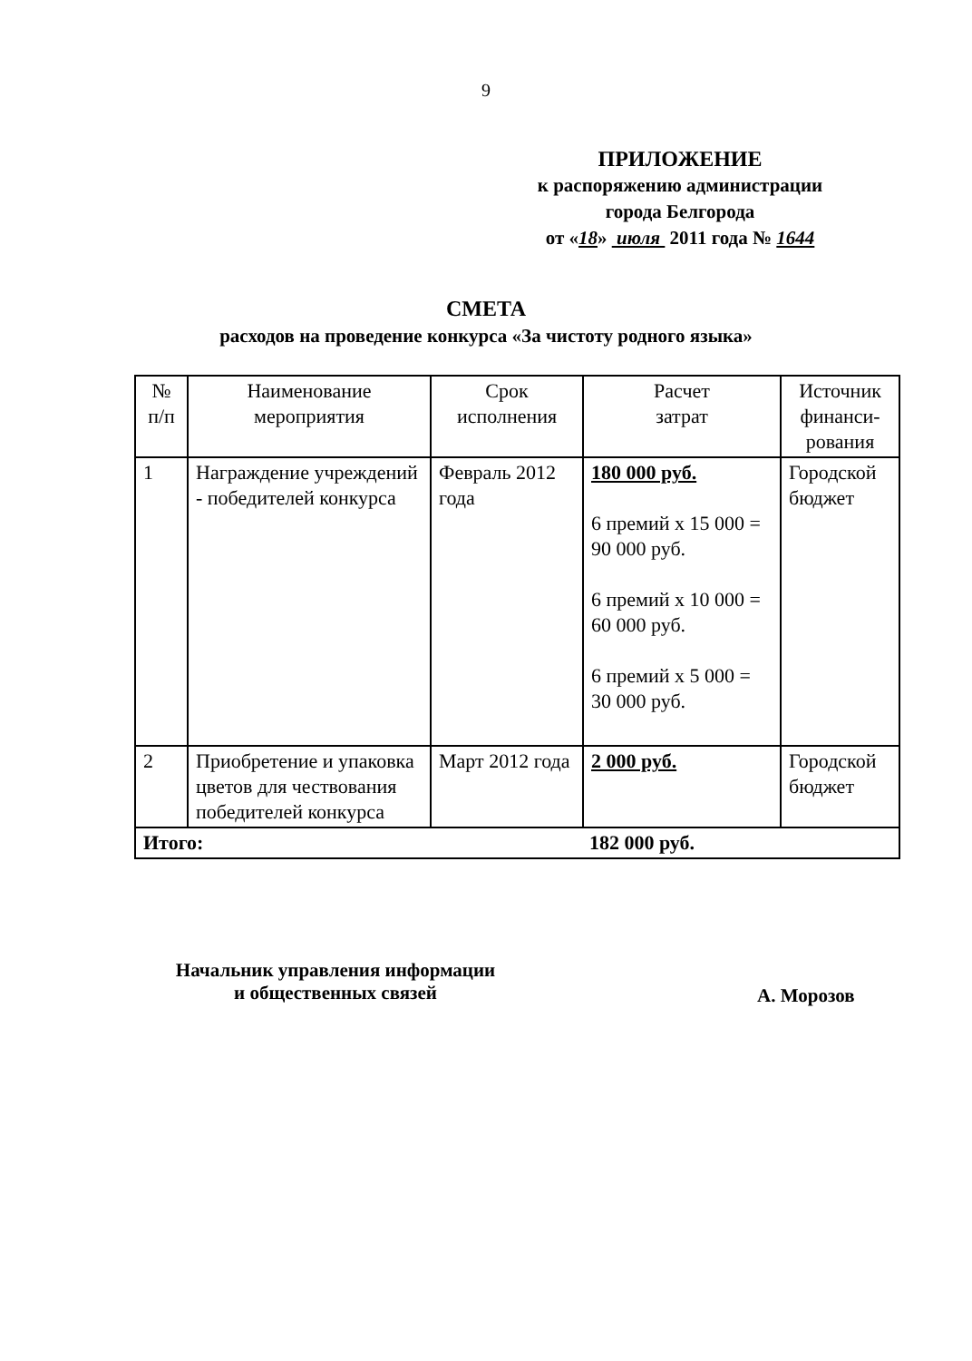9
ПРИЛОЖЕНИЕ
к распоряжению администрации
города Белгорода
от «18» июля 2011 года № 1644
СМЕТА
расходов на проведение конкурса «За чистоту родного языка»
| № п/п | Наименование мероприятия | Срок исполнения | Расчет затрат | Источник финанси- рования |
| --- | --- | --- | --- | --- |
| 1 | Награждение учреждений - победителей конкурса | Февраль 2012 года | 180 000 руб. 6 премий х 15 000 = 90 000 руб. 6 премий х 10 000 = 60 000 руб. 6 премий х 5 000 = 30 000 руб. | Городской бюджет |
| 2 | Приобретение и упаковка цветов для чествования победителей конкурса | Март 2012 года | 2 000 руб. | Городской бюджет |
| Итого: 182 000 руб. | | | | |
Начальник управления информации
и общественных связей
А. Морозов